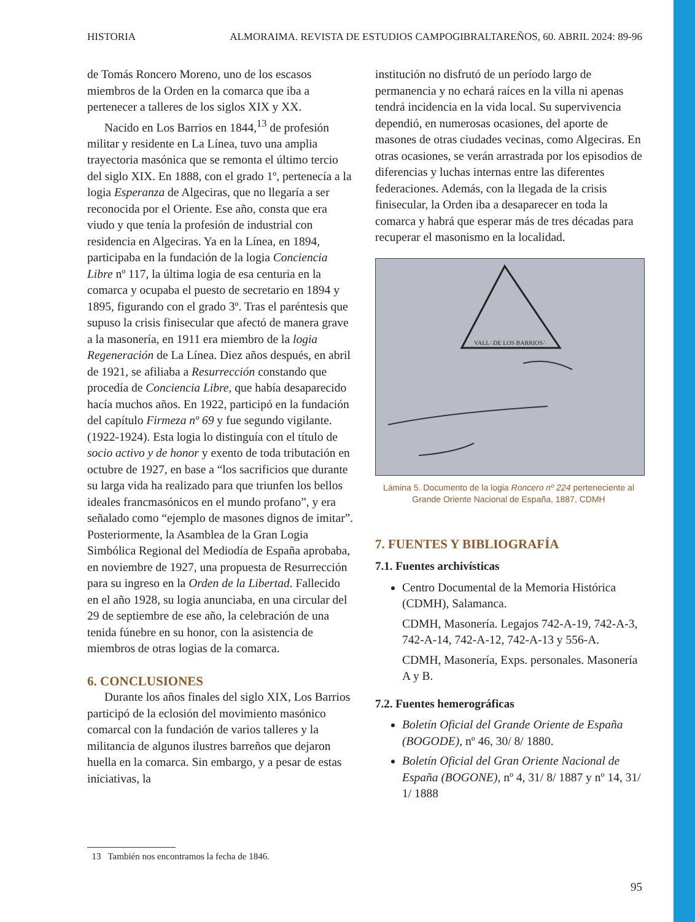HISTORIA ALMORAIMA. REVISTA DE ESTUDIOS CAMPOGIBRALTAREÑOS, 60. ABRIL 2024: 89-96
de Tomás Roncero Moreno, uno de los escasos miembros de la Orden en la comarca que iba a pertenecer a talleres de los siglos XIX y XX.
Nacido en Los Barrios en 1844,<sup>13</sup> de profesión militar y residente en La Línea, tuvo una amplia trayectoria masónica que se remonta el último tercio del siglo XIX. En 1888, con el grado 1º, pertenecía a la logia Esperanza de Algeciras, que no llegaría a ser reconocida por el Oriente. Ese año, consta que era viudo y que tenía la profesión de industrial con residencia en Algeciras. Ya en la Línea, en 1894, participaba en la fundación de la logia Conciencia Libre nº 117, la última logia de esa centuria en la comarca y ocupaba el puesto de secretario en 1894 y 1895, figurando con el grado 3º. Tras el paréntesis que supuso la crisis finisecular que afectó de manera grave a la masonería, en 1911 era miembro de la logia Regeneración de La Línea. Diez años después, en abril de 1921, se afiliaba a Resurrección constando que procedía de Conciencia Libre, que había desaparecido hacía muchos años. En 1922, participó en la fundación del capítulo Firmeza nº 69 y fue segundo vigilante. (1922-1924). Esta logia lo distinguía con el título de socio activo y de honor y exento de toda tributación en octubre de 1927, en base a “los sacrificios que durante su larga vida ha realizado para que triunfen los bellos ideales francmasónicos en el mundo profano”, y era señalado como “ejemplo de masones dignos de imitar”. Posteriormente, la Asamblea de la Gran Logia Simbólica Regional del Mediodía de España aprobaba, en noviembre de 1927, una propuesta de Resurrección para su ingreso en la Orden de la Libertad. Fallecido en el año 1928, su logia anunciaba, en una circular del 29 de septiembre de ese año, la celebración de una tenida fúnebre en su honor, con la asistencia de miembros de otras logias de la comarca.
6. CONCLUSIONES
Durante los años finales del siglo XIX, Los Barrios participó de la eclosión del movimiento masónico comarcal con la fundación de varios talleres y la militancia de algunos ilustres barreños que dejaron huella en la comarca. Sin embargo, y a pesar de estas iniciativas, la
institución no disfrutó de un período largo de permanencia y no echará raíces en la villa ni apenas tendrá incidencia en la vida local. Su supervivencia dependió, en numerosas ocasiones, del aporte de masones de otras ciudades vecinas, como Algeciras. En otras ocasiones, se verán arrastrada por los episodios de diferencias y luchas internas entre las diferentes federaciones. Además, con la llegada de la crisis finisecular, la Orden iba a desaparecer en toda la comarca y habrá que esperar más de tres décadas para recuperar el masonismo en la localidad.
VALL∴DE LOS BARRIOS∴
Lámina 5. Documento de la logia Roncero nº 224 perteneciente al Grande Oriente Nacional de España, 1887, CDMH
7. FUENTES Y BIBLIOGRAFÍA
7.1. Fuentes archivísticas
Centro Documental de la Memoria Histórica (CDMH), Salamanca.
CDMH, Masonería. Legajos 742-A-19, 742-A-3, 742-A-14, 742-A-12, 742-A-13 y 556-A.
CDMH, Masonería, Exps. personales. Masonería A y B.
7.2. Fuentes hemerográficas
Boletín Oficial del Grande Oriente de España (BOGODE), nº 46, 30/ 8/ 1880.
Boletín Oficial del Gran Oriente Nacional de España (BOGONE), nº 4, 31/ 8/ 1887 y nº 14, 31/ 1/ 1888
13 También nos encontramos la fecha de 1846.
95